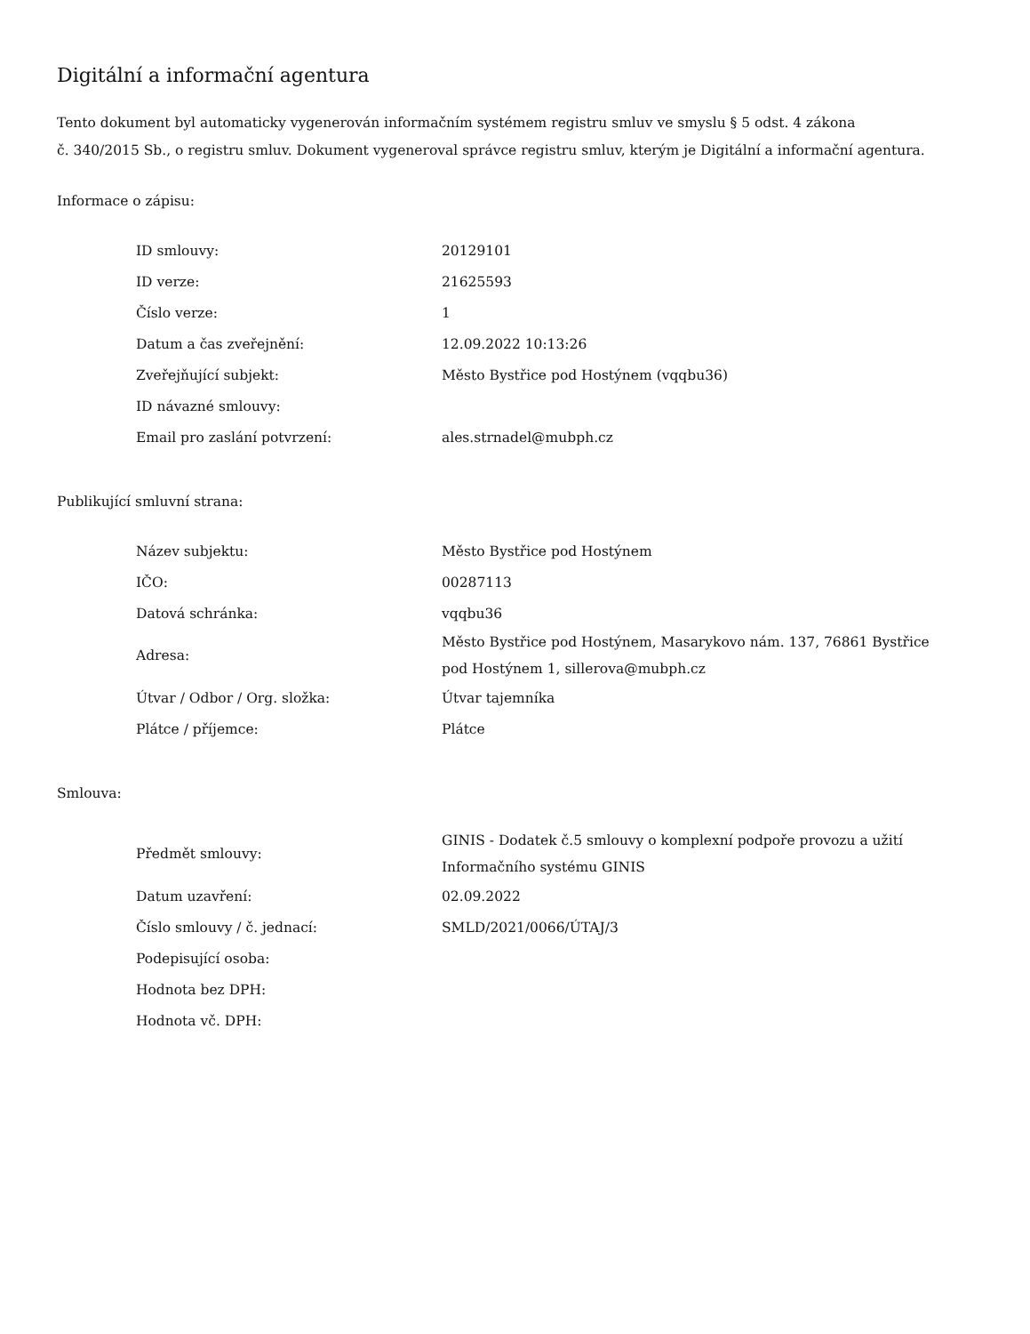Digitální a informační agentura
Tento dokument byl automaticky vygenerován informačním systémem registru smluv ve smyslu § 5 odst. 4 zákona
č. 340/2015 Sb., o registru smluv. Dokument vygeneroval správce registru smluv, kterým je Digitální a informační agentura.
Informace o zápisu:
| ID smlouvy: | 20129101 |
| ID verze: | 21625593 |
| Číslo verze: | 1 |
| Datum a čas zveřejnění: | 12.09.2022 10:13:26 |
| Zveřejňující subjekt: | Město Bystřice pod Hostýnem (vqqbu36) |
| ID návazné smlouvy: | |
| Email pro zaslání potvrzení: | ales.strnadel@mubph.cz |
Publikující smluvní strana:
| Název subjektu: | Město Bystřice pod Hostýnem |
| IČO: | 00287113 |
| Datová schránka: | vqqbu36 |
| Adresa: | Město Bystřice pod Hostýnem, Masarykovo nám. 137, 76861 Bystřice pod Hostýnem 1, sillerova@mubph.cz |
| Útvar / Odbor / Org. složka: | Útvar tajemníka |
| Plátce / příjemce: | Plátce |
Smlouva:
| Předmět smlouvy: | GINIS - Dodatek č.5 smlouvy o komplexní podpoře provozu a užití Informačního systému GINIS |
| Datum uzavření: | 02.09.2022 |
| Číslo smlouvy / č. jednací: | SMLD/2021/0066/ÚTAJ/3 |
| Podepisující osoba: | |
| Hodnota bez DPH: | |
| Hodnota vč. DPH: | |